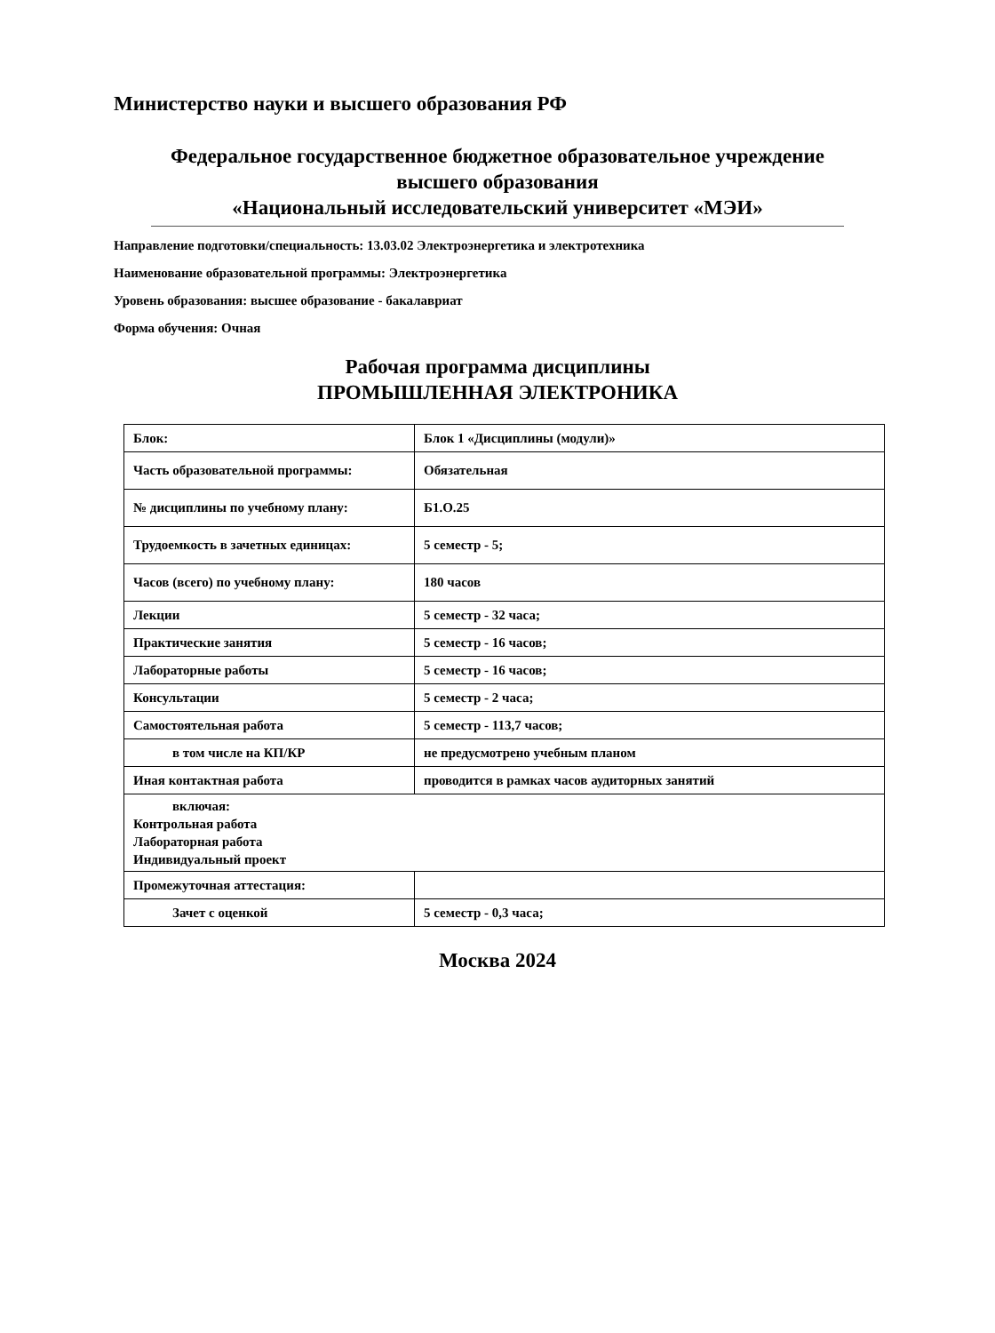Министерство науки и высшего образования РФ
Федеральное государственное бюджетное образовательное учреждение
высшего образования
«Национальный исследовательский университет «МЭИ»
Направление подготовки/специальность: 13.03.02 Электроэнергетика и электротехника
Наименование образовательной программы: Электроэнергетика
Уровень образования: высшее образование - бакалавриат
Форма обучения: Очная
Рабочая программа дисциплины
ПРОМЫШЛЕННАЯ ЭЛЕКТРОНИКА
| Блок: | Блок 1 «Дисциплины (модули)» |
| Часть образовательной программы: | Обязательная |
| № дисциплины по учебному плану: | Б1.О.25 |
| Трудоемкость в зачетных единицах: | 5 семестр - 5; |
| Часов (всего) по учебному плану: | 180 часов |
| Лекции | 5 семестр - 32 часа; |
| Практические занятия | 5 семестр - 16 часов; |
| Лабораторные работы | 5 семестр - 16 часов; |
| Консультации | 5 семестр - 2 часа; |
| Самостоятельная работа | 5 семестр - 113,7 часов; |
| в том числе на КП/КР | не предусмотрено учебным планом |
| Иная контактная работа | проводится в рамках часов аудиторных занятий |
| включая: Контрольная работа Лабораторная работа Индивидуальный проект | |
| Промежуточная аттестация: | |
| Зачет с оценкой | 5 семестр - 0,3 часа; |
Москва 2024